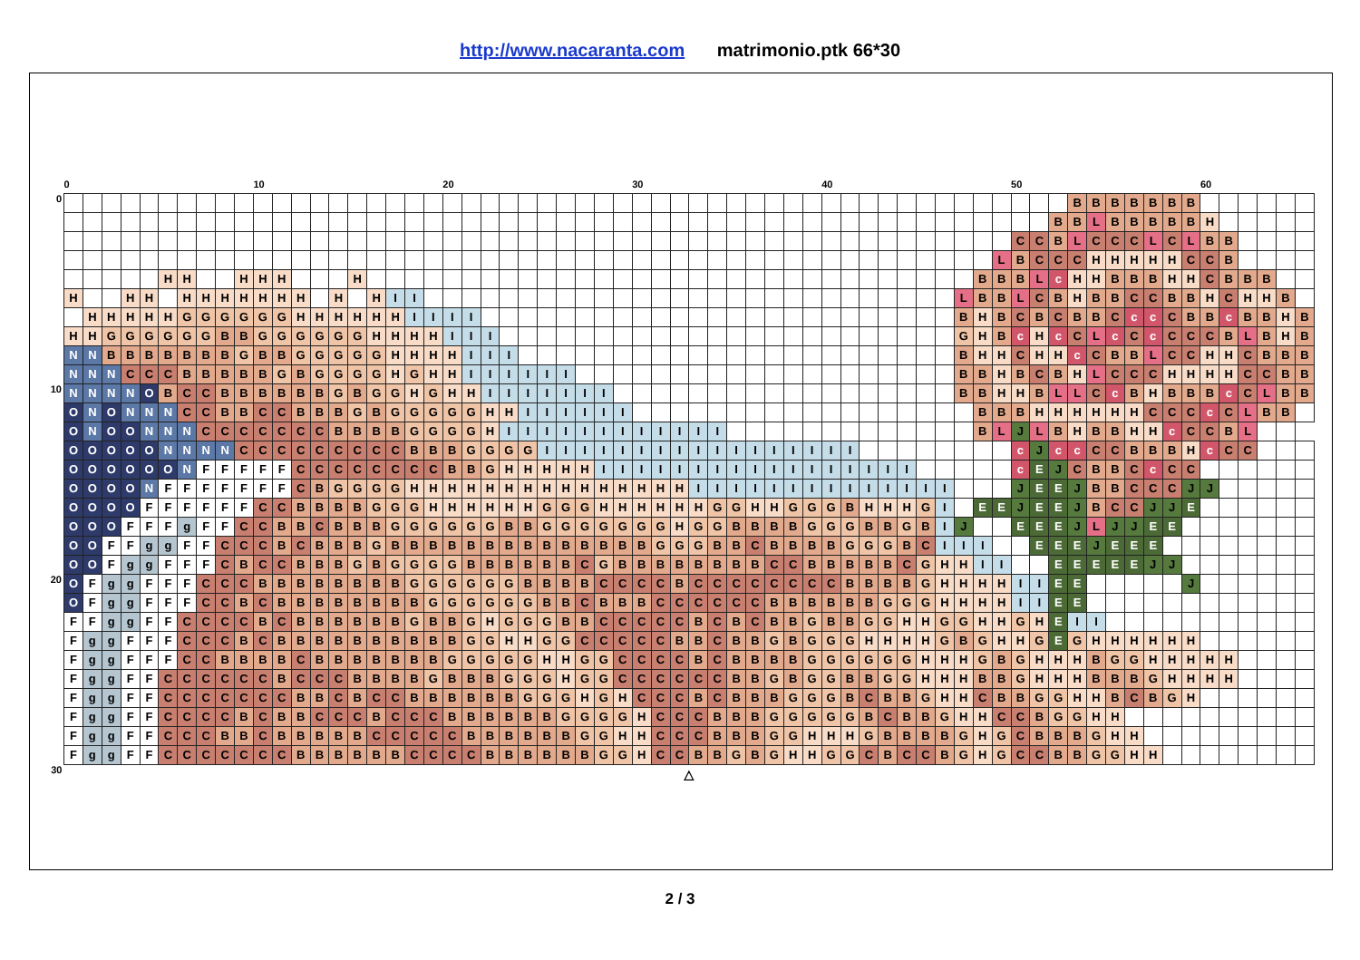http://www.nacaranta.com matrimonio.ptk 66*30
| | 0 | | | | | | | | | | 10 | | | | | | | | | | 20 | | | | | | | | | | 30 | | | | | | | | | | 40 | | | | | | | | | | 50 | | | | | | | | | | 60 | | | | | |
| 0 | | | | | | | | | | | | | | | | | | | | | | | | | | | | | | | | | | | | | | | | | | | | | | | | | | | | | | B | B | B | B | B | B | B | | | | | | |
| | | | | | | | | | | | | | | | | | | | | | | | | | | | | | | | | | | | | | | | | | | | | | | | | | | | | | B | B | L | B | B | B | B | B | H | | | | | |
| | | | | | | | | | | | | | | | | | | | | | | | | | | | | | | | | | | | | | | | | | | | | | | | | | | | C | C | B | L | C | C | C | L | C | L | B | B | | | | |
| | | | | | | | | | | | | | | | | | | | | | | | | | | | | | | | | | | | | | | | | | | | | | | | | | | L | B | C | C | C | H | H | H | H | H | C | C | B | | | | |
| | | | | | | H | H | | | H | H | H | | | | H | | | | | | | | | | | | | | | | | | | | | | | | | | | | | | | | | B | B | B | L | c | H | H | B | B | B | H | H | C | B | B | B | | |
| | H | | | H | H | | H | H | H | H | H | H | H | | H | | H | I | I | | | | | | | | | | | | | | | | | | | | | | | | | | | | | L | B | B | L | C | B | H | B | B | C | C | B | B | H | C | H | H | B | |
| | | H | H | H | H | H | G | G | G | G | G | G | H | H | H | H | H | H | I | I | I | I | | | | | | | | | | | | | | | | | | | | | | | | | | B | H | B | C | B | C | B | B | C | c | c | C | B | B | c | B | B | H | B |
| | H | H | G | G | G | G | G | G | B | B | G | G | G | G | G | G | H | H | H | H | I | I | I | | | | | | | | | | | | | | | | | | | | | | | | | G | H | B | c | H | c | C | L | c | C | c | C | C | C | B | L | B | H | B |
| | N | N | B | B | B | B | B | B | B | G | B | B | G | G | G | G | G | H | H | H | H | I | I | I | | | | | | | | | | | | | | | | | | | | | | | | B | H | H | C | H | H | c | C | B | B | L | C | C | H | H | C | B | B | B |
| | N | N | N | C | C | C | B | B | B | B | B | G | B | G | G | G | G | H | G | H | H | I | I | I | I | I | I | | | | | | | | | | | | | | | | | | | | | B | B | H | B | C | B | H | L | C | C | C | H | H | H | H | C | C | B | B |
| 10 | N | N | N | N | O | B | C | C | B | B | B | B | B | B | G | B | G | G | H | G | H | H | I | I | I | I | I | I | I | | | | | | | | | | | | | | | | | | | B | B | H | H | B | L | L | C | c | B | H | B | B | B | c | C | L | B | B |
| | O | N | O | N | N | N | C | C | B | B | C | C | B | B | B | G | B | G | G | G | G | G | H | H | I | I | I | I | I | I | | | | | | | | | | | | | | | | | | | B | B | B | H | H | H | H | H | H | C | C | C | c | C | L | B | B | |
| | O | N | O | O | N | N | N | C | C | C | C | C | C | C | B | B | B | B | G | G | G | G | H | I | I | I | I | I | I | I | I | I | I | I | I | | | | | | | | | | | | | | B | L | J | L | B | H | B | B | H | H | c | C | C | B | L | | | |
| | O | O | O | O | O | N | N | N | N | C | C | C | C | C | C | C | C | C | B | B | B | G | G | G | G | I | I | I | I | I | I | I | I | I | I | I | I | I | I | I | I | I | | | | | | | | | c | J | c | c | C | C | B | B | B | H | c | C | C | | | |
| | O | O | O | O | O | O | N | F | F | F | F | F | C | C | C | C | C | C | C | C | B | B | G | H | H | H | H | H | I | I | I | I | I | I | I | I | I | I | I | I | I | I | I | I | I | | | | | | c | E | J | C | B | B | C | c | C | C | | | | | | |
| | O | O | O | O | N | F | F | F | F | F | F | F | C | B | G | G | G | G | H | H | H | H | H | H | H | H | H | H | H | H | H | H | H | I | I | I | I | I | I | I | I | I | I | I | I | I | I | | | | J | E | E | J | B | B | C | C | C | J | J | | | | | |
| | O | O | O | O | F | F | F | F | F | F | C | C | B | B | B | B | G | G | G | H | H | H | H | H | H | G | G | G | H | H | H | H | H | H | G | G | H | H | G | G | G | B | H | H | H | G | I | | E | E | J | E | E | J | B | C | C | J | J | E | | | | | | |
| | O | O | O | F | F | F | g | F | F | C | C | B | B | C | B | B | B | G | G | G | G | G | G | B | B | G | G | G | G | G | G | G | H | G | G | B | B | B | B | G | G | G | B | B | G | B | I | J | | | E | E | E | J | L | J | J | E | E | | | | | | | |
| | O | O | F | F | g | g | F | F | C | C | C | B | C | B | B | B | G | B | B | B | B | B | B | B | B | B | B | B | B | B | B | G | G | G | B | B | C | B | B | B | B | G | G | G | B | C | I | I | I | | | E | E | E | J | E | E | E | | | | | | | | |
| | O | O | F | g | g | F | F | F | C | B | C | C | B | B | B | G | B | G | G | G | G | B | B | B | B | B | B | C | G | B | B | B | B | B | B | B | B | C | C | B | B | B | B | B | C | G | H | H | I | I | | | E | E | E | E | E | J | J | | | | | | | |
| 20 | O | F | g | g | F | F | F | C | C | C | B | B | B | B | B | B | B | B | G | G | G | G | G | G | B | B | B | B | C | C | C | C | B | C | C | C | C | C | C | C | C | B | B | B | B | G | H | H | H | H | I | I | E | E | | | | | | J | | | | | | |
| | O | F | g | g | F | F | F | C | C | B | C | B | B | B | B | B | B | B | B | G | G | G | G | G | G | B | B | C | B | B | B | C | C | C | C | C | C | B | B | B | B | B | B | G | G | G | H | H | H | H | I | I | E | E | | | | | | | | | | | | |
| | F | F | g | g | F | F | C | C | C | C | B | C | B | B | B | B | B | B | G | B | B | G | H | G | G | G | B | B | C | C | C | C | C | B | C | B | C | B | B | G | B | B | G | G | H | H | G | G | H | H | G | H | E | I | I | | | | | | | | | | | |
| | F | g | g | F | F | F | C | C | C | B | C | B | B | B | B | B | B | B | B | B | B | G | G | H | H | G | G | C | C | C | C | C | B | B | C | B | B | G | B | G | G | G | H | H | H | H | G | B | G | H | H | G | E | G | H | H | H | H | H | H | | | | | | |
| | F | g | g | F | F | F | C | C | B | B | B | B | C | B | B | B | B | B | B | B | G | G | G | G | G | H | H | G | G | C | C | C | C | B | C | B | B | B | B | G | G | G | G | G | G | H | H | H | G | B | G | H | H | H | B | G | G | H | H | H | H | H | | | | |
| | F | g | g | F | F | C | C | C | C | C | C | B | C | C | C | B | B | B | B | G | B | B | B | G | G | G | H | G | G | C | C | C | C | C | C | B | B | G | B | G | G | B | B | G | G | H | H | H | B | B | G | H | H | H | B | B | B | G | H | H | H | H | | | | |
| | F | g | g | F | F | C | C | C | C | C | C | C | B | B | C | B | C | C | B | B | B | B | B | B | G | G | G | H | G | H | C | C | C | B | C | B | B | B | G | G | G | B | C | B | B | G | H | H | C | B | B | G | G | H | H | B | C | B | G | H | | | | | | |
| | F | g | g | F | F | C | C | C | C | B | C | B | B | C | C | C | B | C | C | C | B | B | B | B | B | B | G | G | G | G | H | C | C | C | B | B | B | G | G | G | G | G | B | C | B | B | G | H | H | C | C | B | G | G | H | H | | | | | | | | | | |
| | F | g | g | F | F | C | C | C | B | B | C | B | B | B | B | B | C | C | C | C | C | B | B | B | B | B | B | G | G | H | H | C | C | C | B | B | B | G | G | H | H | H | G | B | B | B | B | G | H | G | C | B | B | B | G | H | H | | | | | | | | | |
| | F | g | g | F | F | C | C | C | C | C | C | C | B | B | B | B | B | B | C | C | C | C | B | B | B | B | B | B | G | G | H | C | C | B | B | G | B | G | H | H | G | G | C | B | C | C | B | G | H | G | C | C | B | B | G | G | H | H | | | | | | | | |
| 30 | △ | | | | | | | | | | | | | | | | | | | | | | | | | | | | | | | | | | | | | | | | | | | | | | | | | | | | | | | | | | | | | | | | | |
2 / 3